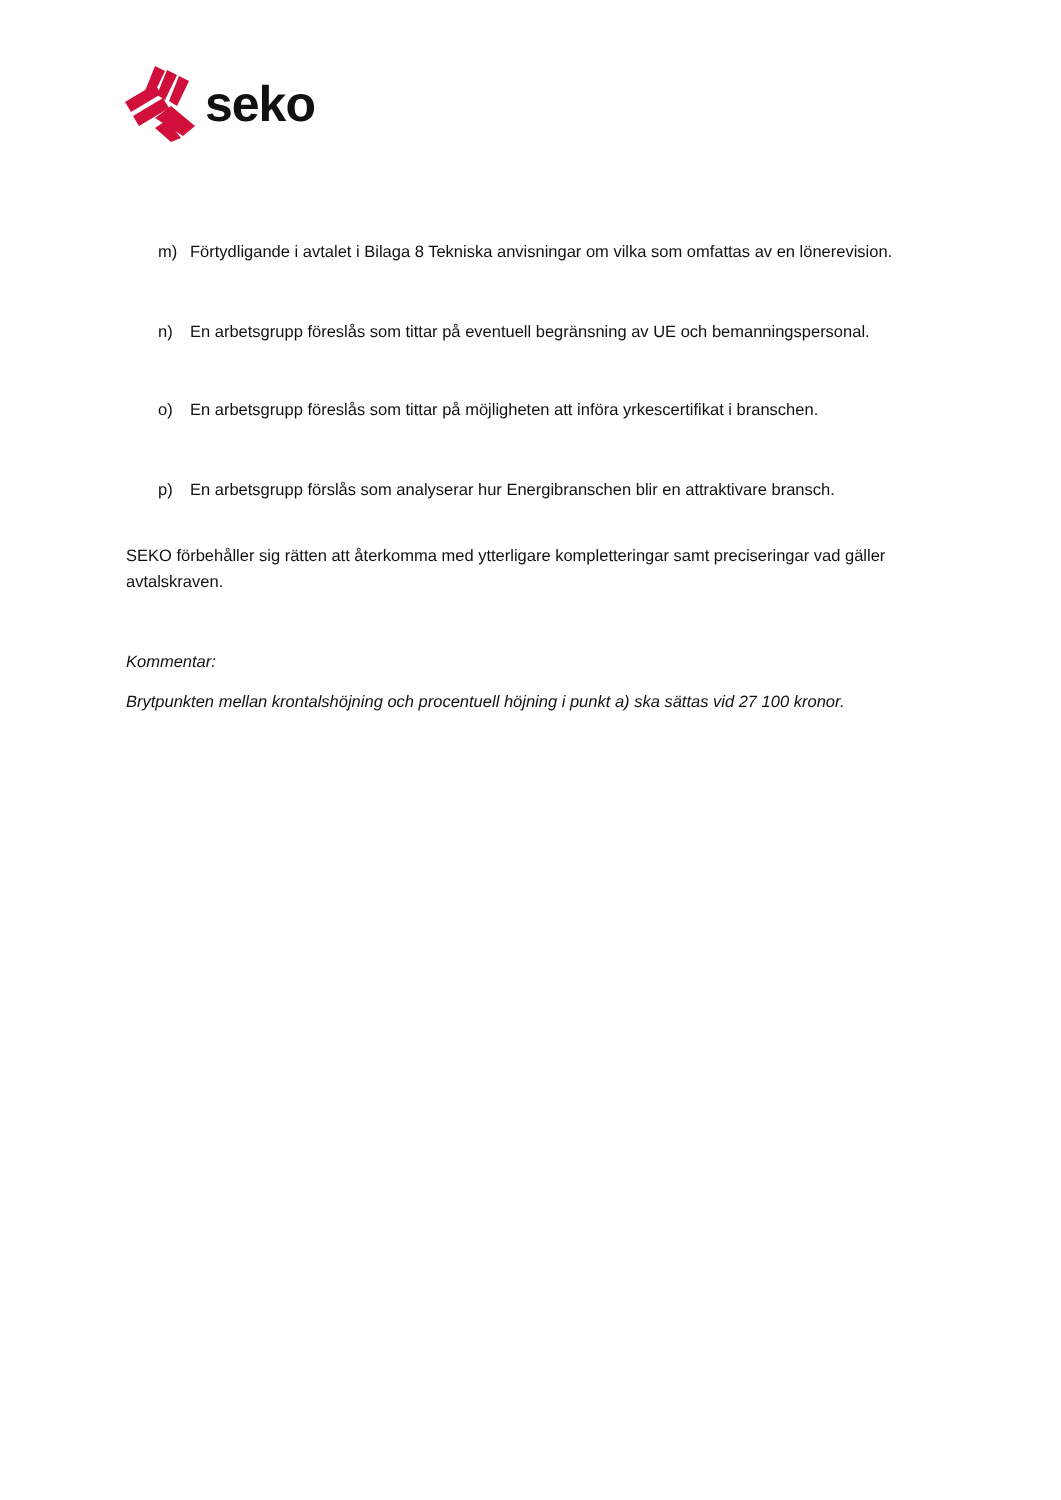seko
m) Förtydligande i avtalet i Bilaga 8 Tekniska anvisningar om vilka som omfattas av en lönerevision.
n) En arbetsgrupp föreslås som tittar på eventuell begränsning av UE och bemanningspersonal.
o) En arbetsgrupp föreslås som tittar på möjligheten att införa yrkescertifikat i branschen.
p) En arbetsgrupp förslås som analyserar hur Energibranschen blir en attraktivare bransch.
SEKO förbehåller sig rätten att återkomma med ytterligare kompletteringar samt preciseringar vad gäller avtalskraven.
Kommentar:
Brytpunkten mellan krontalshöjning och procentuell höjning i punkt a) ska sättas vid 27 100 kronor.